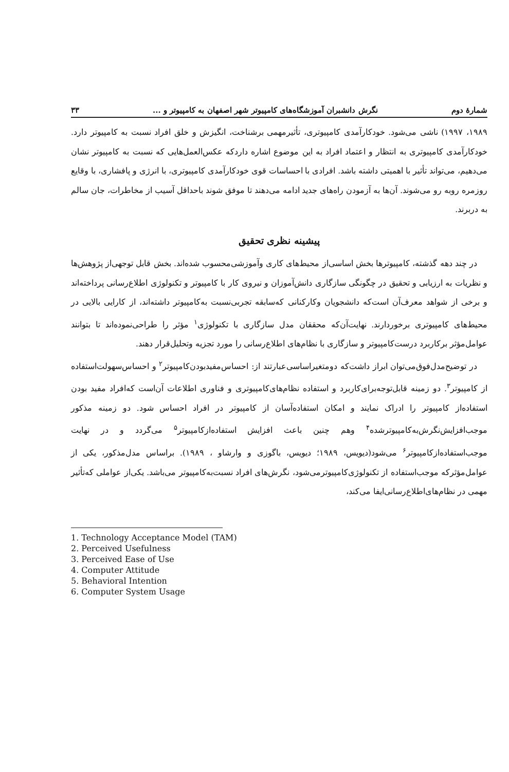شمارهٔ دوم نگرش دانشبران آموزشگاه‌های کامپیوتر شهر اصفهان به کامپیوتر و ... ۳۳
۱۹۸۹، ۱۹۹۷) ناشی می‌شود. خودکارآمدی کامپیوتری، تأثیرمهمی برشناخت، انگیزش و خلق افراد نسبت به کامپیوتر دارد. خودکارآمدی کامپیوتری به انتظار و اعتماد افراد به این موضوع اشاره داردکه عکس‌العمل‌هایی که نسبت به کامپیوتر نشان می‌دهیم، می‌تواند تأثیر با اهمیتی داشته باشد. افرادی با احساسات قوی خودکارآمدی کامپیوتری، با انرژی و پافشاری، با وقایع روزمره روبه رو می‌شوند. آن‌ها به آزمودن راه‌های جدید ادامه می‌دهند تا موفق شوند باحداقل آسیب از مخاطرات، جان سالم به دربرند.
پیشینه نظری تحقیق
در چند دهه گذشته، کامپیوترها بخش اساسی‌از محیط‌های کاری وآموزشی‌محسوب شده‌اند. بخش قابل توجهی‌از پژوهش‌ها و نظریات به ارزیابی و تحقیق در چگونگی سازگاری دانش‌آموزان و نیروی کار با کامپیوتر و تکنولوژی اطلاع‌رسانی پرداخته‌اند و برخی از شواهد معرف‌آن است‌که دانشجویان وکارکنانی که‌سابقه تجربی‌نسبت به‌کامپیوتر داشته‌اند، از کارایی بالایی در محیط‌های کامپیوتری برخوردارند. نهایت‌آن‌که محققان مدل سازگاری با تکنولوژی<sup>۱</sup> مؤثر را طراحی‌نموده‌اند تا بتوانند عوامل‌مؤثر برکاربرد درست‌کامپیوتر و سازگاری با نظام‌های اطلاع‌رسانی را مورد تجزیه وتحلیل‌قرار دهند.
در توضیح‌مدل‌فوق‌می‌توان ابراز داشت‌که دومتغیراساسی‌عبارتند از: احساس‌مفید‌بودن‌کامپیوتر<sup>۲</sup> و احساس‌سهولت‌استفاده از کامپیوتر<sup>۳</sup>. دو زمینه قابل‌توجه‌برای‌کاربرد و استفاده نظام‌های‌کامپیوتری و فناوری اطلاعات آن‌است که‌افراد مفید بودن استفاده‌از کامپیوتر را ادراک نمایند و امکان استفاده‌آسان از کامپیوتر در افراد احساس شود. دو زمینه مذکور موجب‌افزایش‌نگرش‌به‌کامپیوترشده<sup>۴</sup> وهم چنین باعث افزایش استفاده‌ازکامپیوتر<sup>۵</sup> می‌گردد و در نهایت موجب‌استفاده‌ازکامپیوتر<sup>۶</sup> می‌شود(دیویس، ۱۹۸۹؛ دیویس، باگوزی و وارشاو ، ۱۹۸۹). براساس مدل‌مذکور، یکی از عوامل‌مؤثرکه موجب‌استفاده از تکنولوژی‌کامپیوترمی‌شود، نگرش‌های افراد نسبت‌به‌کامپیوتر می‌باشد. یکی‌از عواملی که‌تأثیر مهمی در نظام‌های‌اطلاع‌رسانی‌ایفا می‌کند،
1. Technology Acceptance Model (TAM)
2. Perceived Usefulness
3. Perceived Ease of Use
4. Computer Attitude
5. Behavioral Intention
6. Computer System Usage